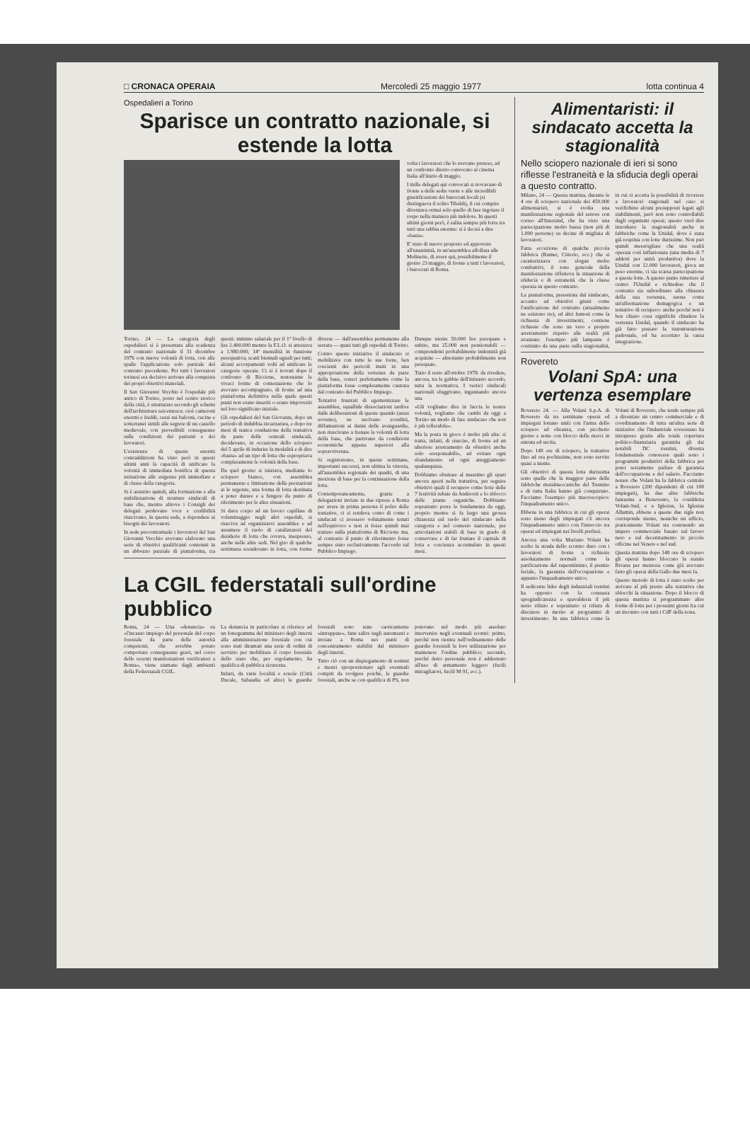□ CRONACA OPERAIA Mercoledì 25 maggio 1977 lotta continua 4
Ospedalieri a Torino
Sparisce un contratto nazionale, si estende la lotta
volta i lavoratori che lo avevano preteso, ad un confronto diretto convocato al cinema Italia all'inizio di maggio.
I mille delegati qui convocati si trovavano di fronte a delle sedie vuote e alle incredibili giustificazioni dei burocrati locali (si distingueva il solito Tibaldi), il cui compito diventava ormai solo quello di fare ingoiare il rospo nella maniera più indolore. In questi ultimi giorni però, è salita sempre più forte tra tutti una rabbia enorme: si è decisi a dire «basta».
E' stato di nuovo proposto ed approvato all'unanimità, in un'assemblea affollata alle Molinette, di avere qui, possibilmente il giorno 23 maggio, di fronte a tutti i lavoratori, i burocrati di Roma.
Torino, 24 — La categoria degli ospedalieri si è presentata alla scadenza del contratto nazionale il 31 dicembre 1976 con nuove volontà di lotta, con alle spalle l'applicazione solo parziale del contratto precedente. Per tutti i lavoratori torinesi era decisivo arrivare alla conquista dei propri obiettivi materiali.
Il San Giovanni Vecchio è l'ospedale più antico di Torino, posto nel centro storico della città, è strutturato secondo gli schemi dell'architettura seicentesca: cioè cameroni enormi e freddi, cessi sui balconi, cucine e sotterranei simili alle segrete di un castello medievale, con prevedibili conseguenze sulle condizioni dei pazienti e dei lavoratori.
L'esistenza di queste enormi contraddizioni ha visto però in questi ultimi anni la capacità di unificare la volontà di immediata bonifica di questa istituzione alle esigenze più immediate e di classe della categoria.
Si è assistito quindi, alla formazione e alla stabilizzazione di strutture sindacali di base che, mentre altrove i Consigli dei delegati perdevano voce e credibilità riuscivano, in questa sede, a rispondere ai bisogni dei lavoratori.
In sede precontrattuale i lavoratori del San Giovanni Vecchio avevano elaborato una serie di obiettivi qualificanti contenuti in un abbozzo parziale di piattaforma, tra questi: minimo salariale per il 1° livello di lire 2.400.000 mentre la F.L.O. si attestava a 1.980.000; 14ª mensilità in funzione perequativa; scatti biennali uguali per tutti; alcuni accorpamenti volti ad unificare le categorie operaie. Ci si è trovati dopo il confronto di Riccione, nonostante le vivaci forme di contestazione che lo avevano accompagnato, di fronte ad una piattaforma definitiva nella quale questi punti non erano inseriti o erano impoveriti nel loro significato iniziale.
Gli ospedalieri del San Giovanni, dopo un periodo di indubbia incazzatura, e dopo tre mesi di stanca conduzione della trattativa da parte delle centrali sindacali, decidevano, in occasione dello sciopero del 5 aprile di indurire la modalità e di dire «basta» ad un tipo di lotta che espropriava completamente le volontà della base.
Da quel giorno si iniziava, mediante lo sciopero bianco, con assemblea permanente e limitazione delle prestazioni ai le urgenze, una forma di lotta destinata a poter durare e a fungere da punto di riferimento per le altre situazioni.
Si dava corpo ad un lavoro capillare di volantinaggio negli altri ospedali, si riusciva ad organizzarvi assemblee e ad assumere il ruolo di catalizzatori del desiderio di lotta che covava, inespresso, anche nelle altre sedi. Nel giro di qualche settimana scendevano in lotta, con forme diverse — dall'assemblea permanente alla serrata — quasi tutti gli ospedali di Torino.
Contro queste iniziative il sindacato si mobilitava con tutte le sue forze, ben coscienti dei pericoli insiti in una appropriazione della vertenza da parte della base, consci perfettamente come la piattaforma fosse completamente castrata dal contratto del Pubblico Impiego.
Tentativi frustrati di egemonizzare le assemblee, squallide dissociazioni tardive dalle deliberazioni di queste quando (assai sovente), ne uscivano sconfitti, diffamazioni ai danni delle avanguardie, non riuscivano a frenare le volontà di lotta della base, che partivano da condizioni economiche appena superiori alla sopravvivenza.
Si registravano, in queste settimane, importanti successi, non ultima la vittoria, all'assemblea regionale dei quadri, di una mozione di base per la continuazione della lotta.
Contemporaneamente, grazie a delegazioni inviate in due riprese a Roma per avere in prima persona il polso delle trattative, ci si rendeva conto di come i sindacati ci avessero volutamente tenuti nell'equivoco e non si fosse quindi mai trattato sulla piattaforma di Riccione ma, al contrario il punto di riferimento fosse sempre stato esclusivamente l'accordo sul Pubblico Impiego.
Dunque niente 50.000 lire perequate e subito, ma 25.000 non pensionabili — comprendenti probabilmente indennità già acquisite — altrettanto probabilmente non perequate.
Tutto il resto all'ottobre 1978: da rivedere, ancora, tra le gabbie dell'infausto accordo, tutta la normativa. I vertici sindacali nazionali sfuggivano, ingannando ancora una
«Gli vogliamo dire in faccia le nostre volontà, vogliamo che cambi da oggi a Torino un modo di fare sindacato che non è più tollerabile».
Ma la posta in gioco è molto più alta: si tratta, infatti, di riuscire, di fronte ad un ulteriore arretramento da obiettivi anche solo «responsabili», ad evitare ogni sbandamento ed ogni atteggiamento qualunquista.
Dobbiamo sfruttare al massimo gli spazi ancora aperti nella trattativa, per seguire obiettivi quali il recupero come ferie delle 7 festività rubate da Andreotti e lo sblocco delle piante organiche. Dobbiamo soprattutto porre le fondamenta da oggi, proprio mentre si fa largo una grossa chiarezza sul ruolo del sindacato nella categoria e nel contesto nazionale, per articolazioni stabili di base in grado di conservare e di far fruttare il capitale di lotta e coscienza accumulato in questi mesi.
La CGIL federstatali sull'ordine pubblico
Roma, 24 — Una «denuncia» su «l'incauto impiego del personale del corpo forestale da parte delle autorità competenti, che avrebbe potuto comportare conseguenze gravi, nel corso delle recenti manifestazioni verificatesi a Roma», viene stamane dagli ambienti della Federstatali CGIL.
La denuncia in particolare si riferisce ad un fonogramma del ministero degli interni alla amministrazione forestale con cui sono stati diramati una serie di ordini di servizio per mobilitare il corpo forestale dello stato che, per regolamento, ha qualifica di pubblica sicurezza.
Infatti, da varie località e scuole (Città Ducale, Sabaudia ed altre) le guardie forestali sono state caoticamente «intruppate», fatte salire sugli automezzi e inviate a Roma nei punti di concentramento stabiliti dal ministero degli interni.
Tutto ciò con un dispiegamento di uomini e mezzi sproporzionato agli eventuali compiti da svolgere poiché, le guardie forestali, anche se con qualifica di PS, non potevano nel modo più assoluto intervenire negli eventuali scontri: primo, perché non rientra nell'ordinamento delle guardie forestali la loro utilizzazione per mantenere l'ordine pubblico; secondo, perché detto personale non è addestrato all'uso di armamento leggero (fucili mitragliatori, fucili M 91, ecc.).
Alimentaristi: il sindacato accetta la stagionalità
Nello sciopero nazionale di ieri si sono riflesse l'estraneità e la sfiducia degli operai a questo contratto.
Milano, 24 — Questa mattina, durante le 4 ore di sciopero nazionale dei 450.000 alimentaristi, si è svolta una manifestazione regionale del settore con corteo all'Intersind, che ha visto una partecipazione molto bassa (non più di 1.000 persone) su decine di migliaia di lavoratori.
Fatta eccezione di qualche piccola fabbrica (Rumer, Citterio, ecc.) che si caratterizzava con slogan molto combattivi, il tono generale della manifestazione rifletteva la situazione di sfiducia e di estraneità che la classe operaia su questo contratto.
La piattaforma, presentata dal sindacato, accanto ad obiettivi giusti come l'unificazione del contratto (attualmente ne esistono tre), ed altri fumosi come la richiesta di investimenti, contiene richieste che sono un vero e proprio arretramento rispetto alle realtà più avanzate: l'esempio più lampante è costituito da una parte sulla stagionalità, in cui si accetta la possibilità di ricorrere a lavoratori stagionali nel caso si verifichino alcuni presupposti legati agli stabilimenti, però non sono controllabili dagli organismi operai; questo vuol dire introdurre la stagionalità anche in fabbriche come la Unidal, dove è stata già respinta con lotte durissime. Non può quindi meravigliare che una realtà operaia così inflazionata (una media di 7 addetti per unità produttiva) dove la Unidal con 12.000 lavoratori, gioca un peso enorme, ci sia scarsa partecipazione a queste lotte. A questo punto rimettere al centro l'Unidal e richiedere che il contratto sia subordinato alla chiusura della sua vertenza, suona come un'affermazione demagogica e un tentativo di recupero: anche perché non è ben chiaro cosa significhi chiudere la vertenza Unidal, quando il sindacato ha già fatto passare la ristrutturazione padronale, ed ha accettato la cassa integrazione.
Rovereto
Volani SpA: una vertenza esemplare
Rovereto 24. — Alla Volani S.p.A. di Rovereto da tre settimane operai ed impiegati lottano uniti con l'arma dello sciopero ad oltranza, con picchetto giorno e notte con blocco delle merci in entrata ed uscita.
Dopo 148 ore di sciopero, le trattative fino ad ora pochissime, non sono servite quasi a niente.
Gli obiettivi di questa lotta durissima sono quelle che la maggior parte delle fabbriche metalmeccaniche del Trentino e di tutta Italia hanno già conquistato. Facciamo l'esempio più macroscopico: l'inquadramento unico.
Ebbene in una fabbrica in cui gli operai sono meno degli impiegati c'è ancora l'inquadramento unico con l'intreccio tra operai ed impiegati nei livelli prefissi.
Ancora una volta Mariano Volani ha scelto la strada dello scontro duro con i lavoratori di fronte a richieste assolutamente normali come la parificazione del supermínimo, il premio feriale, la garanzia dell'occupazione e appunto l'inquadramento unico.
Il sedicente lider degli industriali trentini ha opposto con la consueta spregiudicatezza e spavalderia il più netto rifiuto e soprattutto si rifiuta di discutere in merito ai programmi di investimento. In una fabbrica come la Volani di Rovereto, che tende sempre più a diventare un centro commerciale e di coordinamento di tutta un'altra serie di iniziative che l'industriale roveretano ha intrapreso grazie alla totale copertura politico-finanziaria garantita gli dai notabili DC trentini, diventa fondamentale conoscere quali sono i programmi produttivi della fabbrica per poter seriamente parlare di garanzia dell'occupazione e del salario. Facciamo notare che Volani ha la fabbrica centrale a Rovereto (200 dipendenti di cui 108 impiegati), ha due altre fabbriche fantasma a Benevento, la cosiddetta Volani-Sud, e a Iglesias, la Iglesias Allumin, ebbene a queste due sigle non corrisponde niente, neanche un ufficio, praticamente Volani sta costruendo un impero commerciale basato sul lavoro nero e sul decentramento in piccole officine nel Veneto e nel sud.
Questa mattina dopo 148 ore di sciopero gli operai hanno bloccato la statale Rivana per mezzora come già avevano fatto gli operai della Gallo due mesi fa.
Questo metodo di lotta è stato scelto per arrivare al più presto alla trattativa che sblocchi la situazione. Dopo il blocco di questa mattina si programmano altre forme di lotta per i prossimi giorni fra cui un incontro con tutti i CdF della zona.